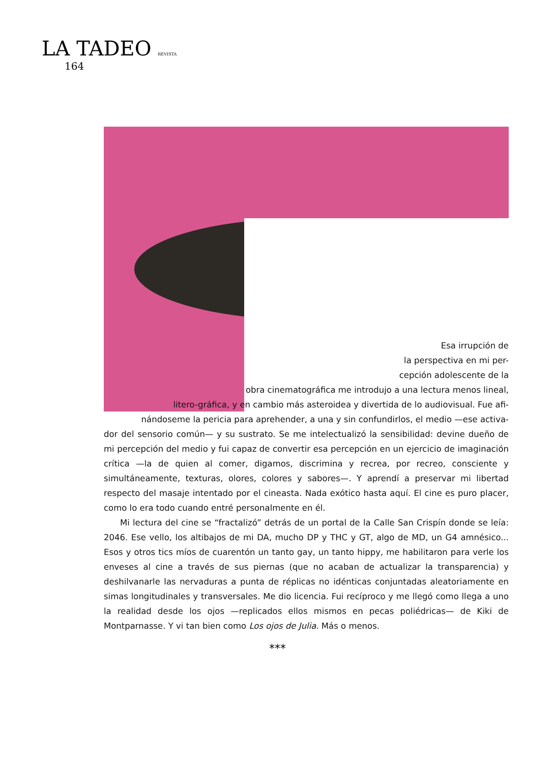LA TADEO REVISTA
164
Esa irrupción de
la perspectiva en mi per-
cepción adolescente de la
obra cinematográfica me introdujo a una lectura menos lineal,
litero-gráfica, y en cambio más asteroidea y divertida de lo audiovisual. Fue afi-
nándoseme la pericia para aprehender, a una y sin confundirlos, el medio —ese activa-
dor del sensorio común— y su sustrato. Se me intelectualizó la sensibilidad: devine dueño de mi percepción del medio y fui capaz de convertir esa percepción en un ejercicio de imaginación crítica —la de quien al comer, digamos, discrimina y recrea, por recreo, consciente y simultáneamente, texturas, olores, colores y sabores—. Y aprendí a preservar mi libertad respecto del masaje intentado por el cineasta. Nada exótico hasta aquí. El cine es puro placer, como lo era todo cuando entré personalmente en él.
Mi lectura del cine se “fractalizó” detrás de un portal de la Calle San Crispín donde se leía: 2046. Ese vello, los altibajos de mi DA, mucho DP y THC y GT, algo de MD, un G4 amnésico... Esos y otros tics míos de cuarentón un tanto gay, un tanto hippy, me habilitaron para verle los enveses al cine a través de sus piernas (que no acaban de actualizar la transparencia) y deshilvanarle las nervaduras a punta de réplicas no idénticas conjuntadas aleatoriamente en simas longitudinales y transversales. Me dio licencia. Fui recíproco y me llegó como llega a uno la realidad desde los ojos —replicados ellos mismos en pecas poliédricas— de Kiki de Montparnasse. Y vi tan bien como Los ojos de Julia. Más o menos.
***